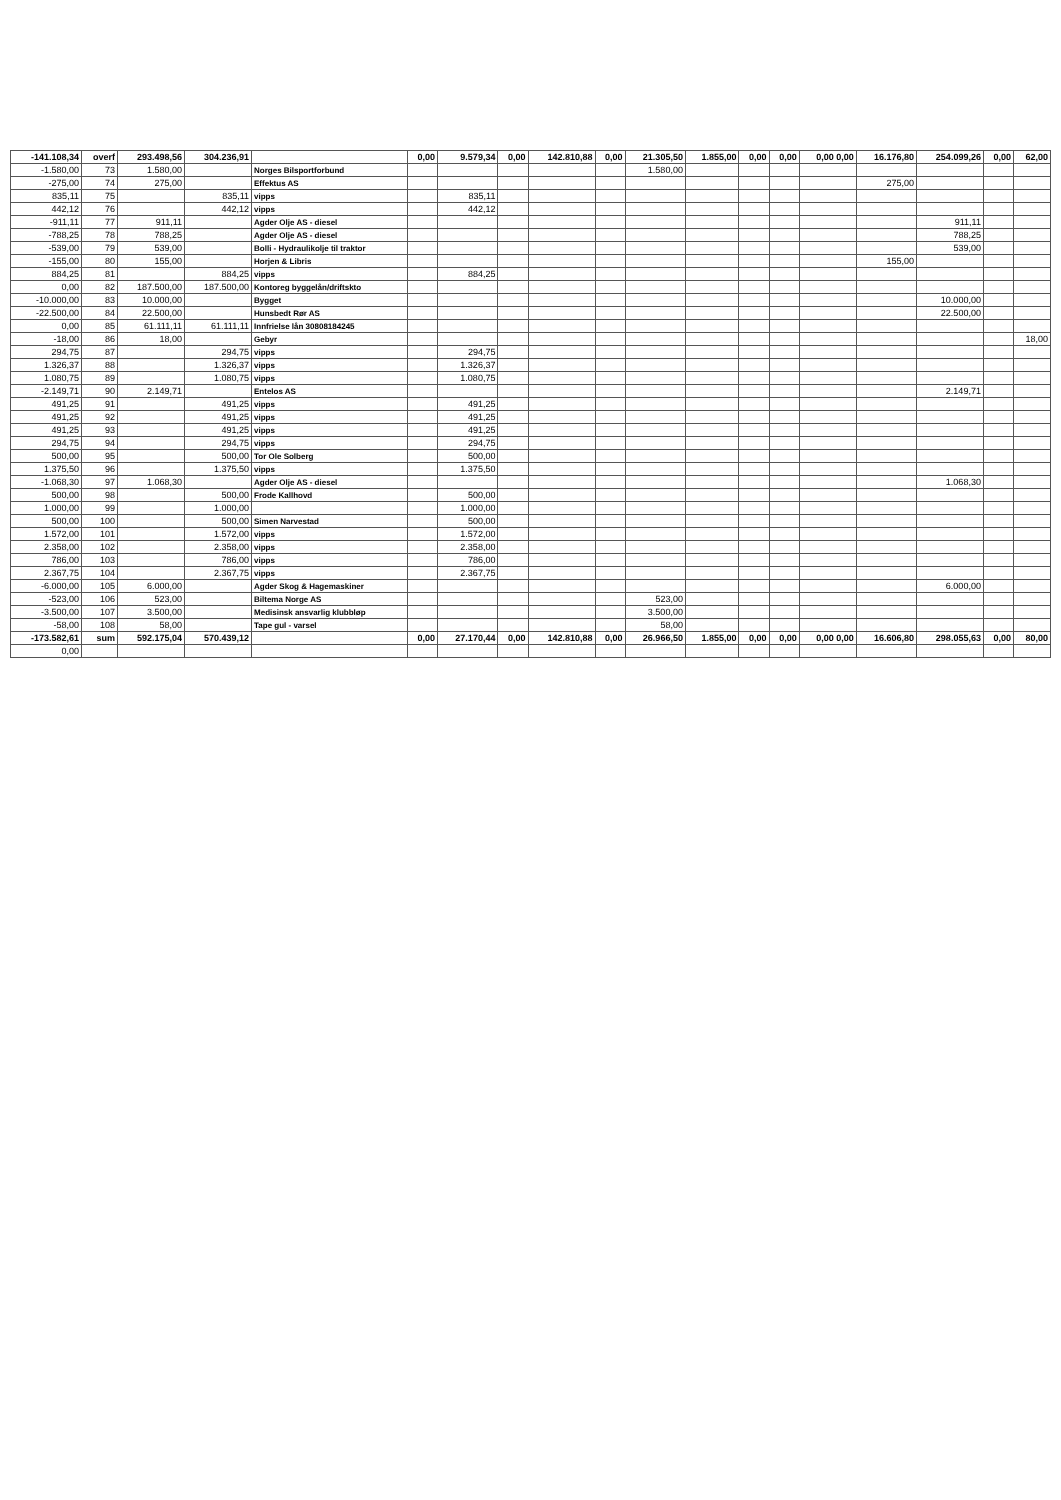| -141.108,34 | overf | 293.498,56 | 304.236,91 | | 0,00 | 9.579,34 | 0,00 | 142.810,88 | 0,00 | 21.305,50 | 1.855,00 | 0,00 | 0,00 | 0,00 0,00 | 16.176,80 | 254.099,26 | 0,00 | 62,00 |
| --- | --- | --- | --- | --- | --- | --- | --- | --- | --- | --- | --- | --- | --- | --- | --- | --- | --- | --- |
| -1.580,00 | 73 | 1.580,00 | | Norges Bilsportforbund | | | | | | 1.580,00 | | | | | | | | |
| -275,00 | 74 | 275,00 | | Effektus AS | | | | | | | | | | | 275,00 | | | |
| 835,11 | 75 | | 835,11 | vipps | | 835,11 | | | | | | | | | | | | |
| 442,12 | 76 | | 442,12 | vipps | | 442,12 | | | | | | | | | | | | |
| -911,11 | 77 | 911,11 | | Agder Olje AS - diesel | | | | | | | | | | | | 911,11 | | |
| -788,25 | 78 | 788,25 | | Agder Olje AS - diesel | | | | | | | | | | | | 788,25 | | |
| -539,00 | 79 | 539,00 | | Bolli - Hydraulikolje til traktor | | | | | | | | | | | | 539,00 | | |
| -155,00 | 80 | 155,00 | | Horjen & Libris | | | | | | | | | | | 155,00 | | | |
| 884,25 | 81 | | 884,25 | vipps | | 884,25 | | | | | | | | | | | | |
| 0,00 | 82 | 187.500,00 | 187.500,00 | Kontoreg byggelån/driftskto | | | | | | | | | | | | | | |
| -10.000,00 | 83 | 10.000,00 | | Bygget | | | | | | | | | | | | 10.000,00 | | |
| -22.500,00 | 84 | 22.500,00 | | Hunsbedt Rør AS | | | | | | | | | | | | 22.500,00 | | |
| 0,00 | 85 | 61.111,11 | 61.111,11 | Innfrielse lån 30808184245 | | | | | | | | | | | | | | |
| -18,00 | 86 | 18,00 | | Gebyr | | | | | | | | | | | | | | 18,00 |
| 294,75 | 87 | | 294,75 | vipps | | 294,75 | | | | | | | | | | | | |
| 1.326,37 | 88 | | 1.326,37 | vipps | | 1.326,37 | | | | | | | | | | | | |
| 1.080,75 | 89 | | 1.080,75 | vipps | | 1.080,75 | | | | | | | | | | | | |
| -2.149,71 | 90 | 2.149,71 | | Entelos AS | | | | | | | | | | | | 2.149,71 | | |
| 491,25 | 91 | | 491,25 | vipps | | 491,25 | | | | | | | | | | | | |
| 491,25 | 92 | | 491,25 | vipps | | 491,25 | | | | | | | | | | | | |
| 491,25 | 93 | | 491,25 | vipps | | 491,25 | | | | | | | | | | | | |
| 294,75 | 94 | | 294,75 | vipps | | 294,75 | | | | | | | | | | | | |
| 500,00 | 95 | | 500,00 | Tor Ole Solberg | | 500,00 | | | | | | | | | | | | |
| 1.375,50 | 96 | | 1.375,50 | vipps | | 1.375,50 | | | | | | | | | | | | |
| -1.068,30 | 97 | 1.068,30 | | Agder Olje AS - diesel | | | | | | | | | | | | 1.068,30 | | |
| 500,00 | 98 | | 500,00 | Frode Kallhovd | | 500,00 | | | | | | | | | | | | |
| 1.000,00 | 99 | | 1.000,00 | | | 1.000,00 | | | | | | | | | | | | |
| 500,00 | 100 | | 500,00 | Simen Narvestad | | 500,00 | | | | | | | | | | | | |
| 1.572,00 | 101 | | 1.572,00 | vipps | | 1.572,00 | | | | | | | | | | | | |
| 2.358,00 | 102 | | 2.358,00 | vipps | | 2.358,00 | | | | | | | | | | | | |
| 786,00 | 103 | | 786,00 | vipps | | 786,00 | | | | | | | | | | | | |
| 2.367,75 | 104 | | 2.367,75 | vipps | | 2.367,75 | | | | | | | | | | | | |
| -6.000,00 | 105 | 6.000,00 | | Agder Skog & Hagemaskiner | | | | | | | | | | | | 6.000,00 | | |
| -523,00 | 106 | 523,00 | | Biltema Norge AS | | | | | | 523,00 | | | | | | | | |
| -3.500,00 | 107 | 3.500,00 | | Medisinsk ansvarlig klubbløp | | | | | | 3.500,00 | | | | | | | | |
| -58,00 | 108 | 58,00 | | Tape gul - varsel | | | | | | 58,00 | | | | | | | | |
| -173.582,61 | sum | 592.175,04 | 570.439,12 | | 0,00 | 27.170,44 | 0,00 | 142.810,88 | 0,00 | 26.966,50 | 1.855,00 | 0,00 | 0,00 | 0,00 0,00 | 16.606,80 | 298.055,63 | 0,00 | 80,00 |
| 0,00 | | | | | | | | | | | | | | | | | | |